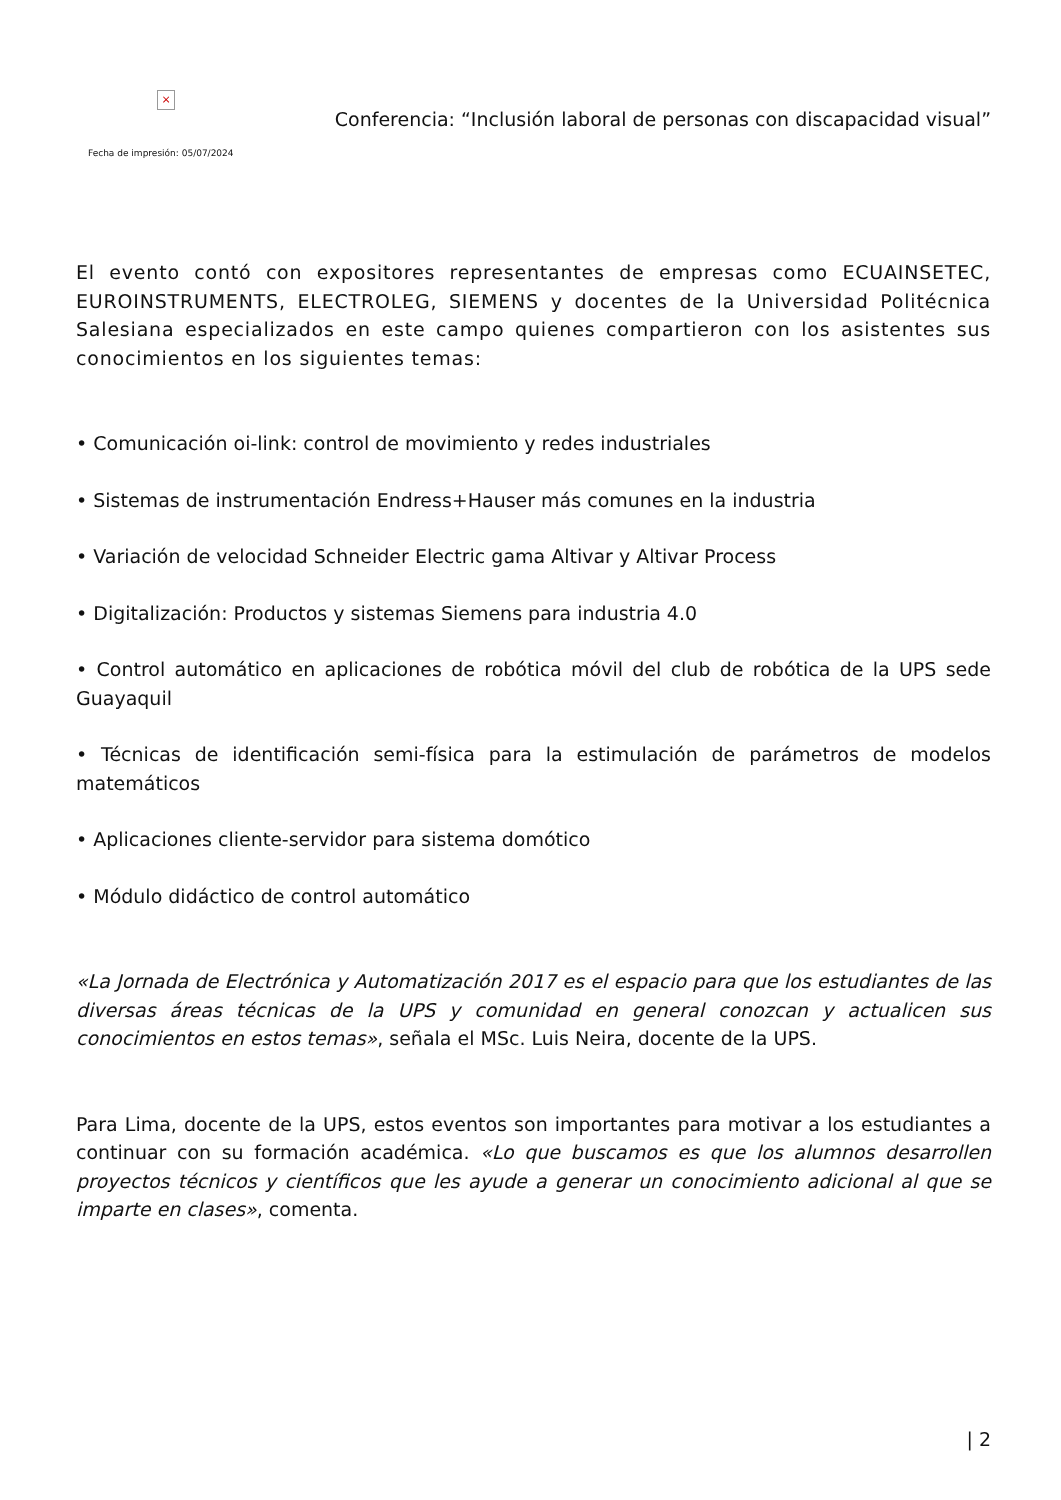×
Fecha de impresión: 05/07/2024
Conferencia: “Inclusión laboral de personas con discapacidad visual”
El evento contó con expositores representantes de empresas como ECUAINSETEC, EUROINSTRUMENTS, ELECTROLEG, SIEMENS y docentes de la Universidad Politécnica Salesiana especializados en este campo quienes compartieron con los asistentes sus conocimientos en los siguientes temas:
• Comunicación oi-link: control de movimiento y redes industriales
• Sistemas de instrumentación Endress+Hauser más comunes en la industria
• Variación de velocidad Schneider Electric gama Altivar y Altivar Process
• Digitalización: Productos y sistemas Siemens para industria 4.0
• Control automático en aplicaciones de robótica móvil del club de robótica de la UPS sede Guayaquil
• Técnicas de identificación semi-física para la estimulación de parámetros de modelos matemáticos
• Aplicaciones cliente-servidor para sistema domótico
• Módulo didáctico de control automático
«La Jornada de Electrónica y Automatización 2017 es el espacio para que los estudiantes de las diversas áreas técnicas de la UPS y comunidad en general conozcan y actualicen sus conocimientos en estos temas», señala el MSc. Luis Neira, docente de la UPS.
Para Lima, docente de la UPS, estos eventos son importantes para motivar a los estudiantes a continuar con su formación académica. «Lo que buscamos es que los alumnos desarrollen proyectos técnicos y científicos que les ayude a generar un conocimiento adicional al que se imparte en clases», comenta.
| 2